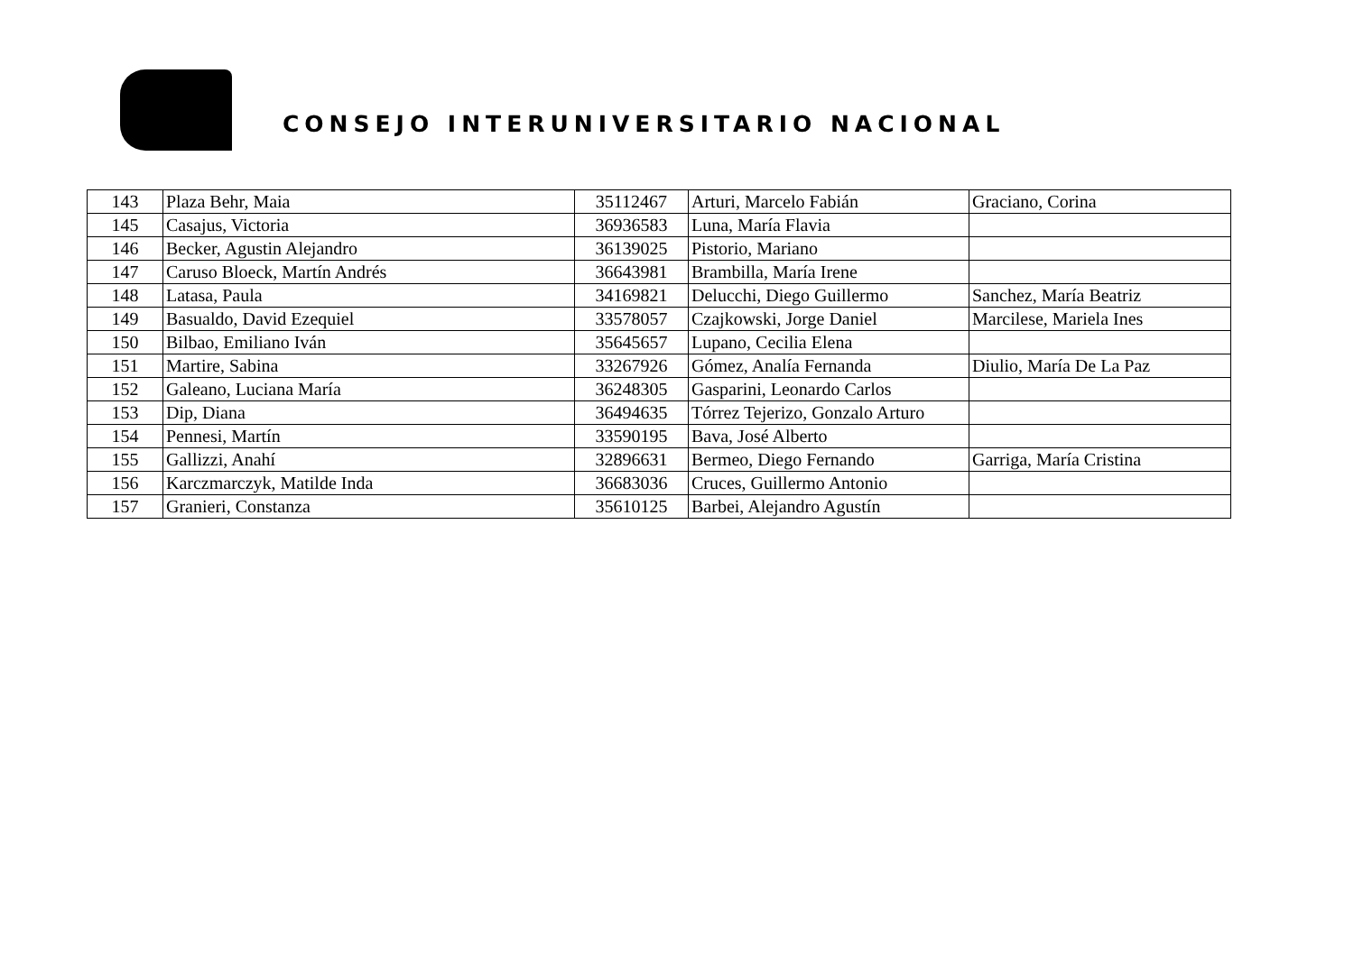CONSEJO INTERUNIVERSITARIO NACIONAL
| 143 | Plaza Behr, Maia | 35112467 | Arturi, Marcelo Fabián | Graciano, Corina |
| 145 | Casajus, Victoria | 36936583 | Luna, María Flavia | |
| 146 | Becker, Agustin Alejandro | 36139025 | Pistorio, Mariano | |
| 147 | Caruso Bloeck, Martín Andrés | 36643981 | Brambilla, María Irene | |
| 148 | Latasa, Paula | 34169821 | Delucchi, Diego Guillermo | Sanchez, María Beatriz |
| 149 | Basualdo, David Ezequiel | 33578057 | Czajkowski, Jorge Daniel | Marcilese, Mariela Ines |
| 150 | Bilbao, Emiliano Iván | 35645657 | Lupano, Cecilia Elena | |
| 151 | Martire, Sabina | 33267926 | Gómez, Analía Fernanda | Diulio, María De La Paz |
| 152 | Galeano, Luciana María | 36248305 | Gasparini, Leonardo Carlos | |
| 153 | Dip, Diana | 36494635 | Tórrez Tejerizo, Gonzalo Arturo | |
| 154 | Pennesi, Martín | 33590195 | Bava, José Alberto | |
| 155 | Gallizzi, Anahí | 32896631 | Bermeo, Diego Fernando | Garriga, María Cristina |
| 156 | Karczmarczyk, Matilde Inda | 36683036 | Cruces, Guillermo Antonio | |
| 157 | Granieri, Constanza | 35610125 | Barbei, Alejandro Agustín | |